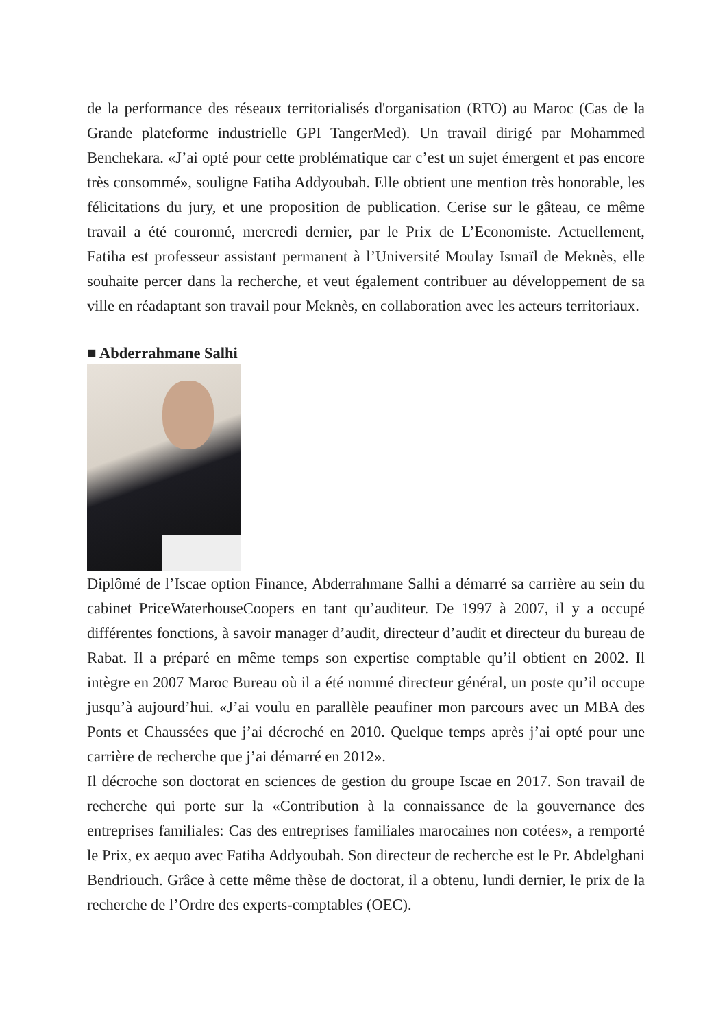de la performance des réseaux territorialisés d'organisation (RTO) au Maroc (Cas de la Grande plateforme industrielle GPI TangerMed). Un travail dirigé par Mohammed Benchekara. «J’ai opté pour cette problématique car c’est un sujet émergent et pas encore très consommé», souligne Fatiha Addyoubah. Elle obtient une mention très honorable, les félicitations du jury, et une proposition de publication. Cerise sur le gâteau, ce même travail a été couronné, mercredi dernier, par le Prix de L’Economiste. Actuellement, Fatiha est professeur assistant permanent à l’Université Moulay Ismaïl de Meknès, elle souhaite percer dans la recherche, et veut également contribuer au développement de sa ville en réadaptant son travail pour Meknès, en collaboration avec les acteurs territoriaux.
■ Abderrahmane Salhi
Diplômé de l’Iscae option Finance, Abderrahmane Salhi a démarré sa carrière au sein du cabinet PriceWaterhouseCoopers en tant qu’auditeur. De 1997 à 2007, il y a occupé différentes fonctions, à savoir manager d’audit, directeur d’audit et directeur du bureau de Rabat. Il a préparé en même temps son expertise comptable qu’il obtient en 2002. Il intègre en 2007 Maroc Bureau où il a été nommé directeur général, un poste qu’il occupe jusqu’à aujourd’hui. «J’ai voulu en parallèle peaufiner mon parcours avec un MBA des Ponts et Chaussées que j’ai décroché en 2010. Quelque temps après j’ai opté pour une carrière de recherche que j’ai démarré en 2012».
Il décroche son doctorat en sciences de gestion du groupe Iscae en 2017. Son travail de recherche qui porte sur la «Contribution à la connaissance de la gouvernance des entreprises familiales: Cas des entreprises familiales marocaines non cotées», a remporté le Prix, ex aequo avec Fatiha Addyoubah. Son directeur de recherche est le Pr. Abdelghani Bendriouch. Grâce à cette même thèse de doctorat, il a obtenu, lundi dernier, le prix de la recherche de l’Ordre des experts-comptables (OEC).